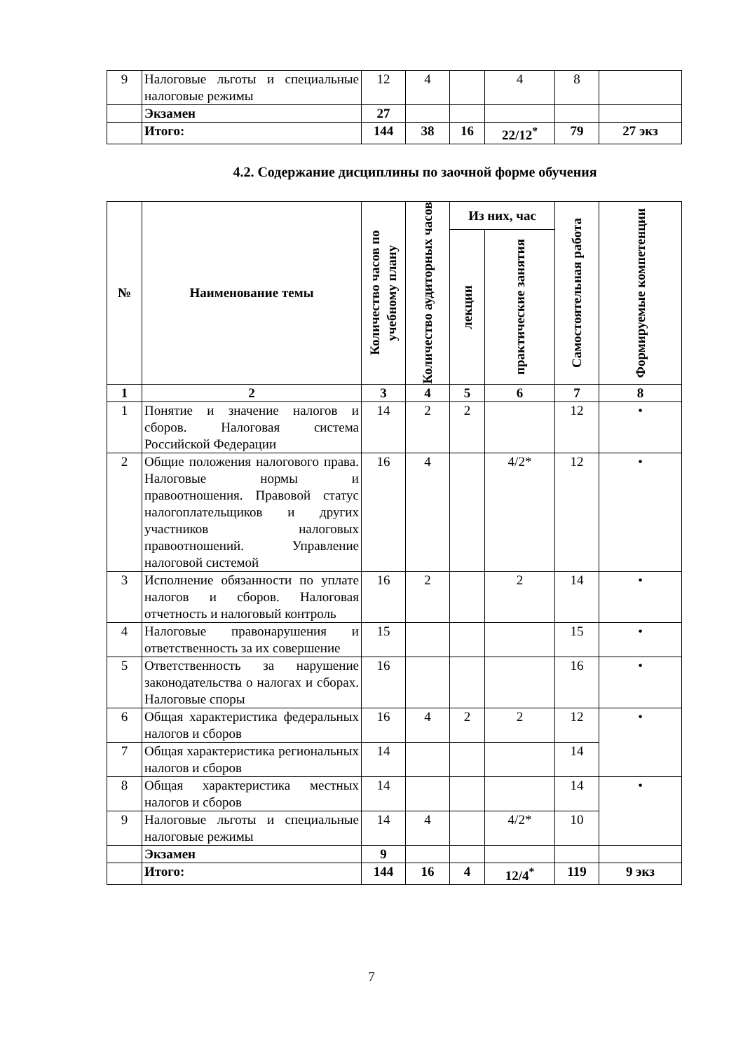| 9 | Налоговые льготы и специальные налоговые режимы | 12 | 4 | | 4 | 8 | |
| | Экзамен | 27 | | | | | |
| | Итого: | 144 | 38 | 16 | 22/12<sup>*</sup> | 79 | 27 экз |
4.2. Содержание дисциплины по заочной форме обучения
| № | Наименование темы | Количество часов по учебному плану | Количество аудиторных часов | Из них, час | | Самостоятельная работа | Формируемые компетенции |
| --- | --- | --- | --- | --- | --- | --- | --- |
| | | | | лекции | практические занятия | | |
| 1 | 2 | 3 | 4 | 5 | 6 | 7 | 8 |
| 1 | Понятие и значение налогов и сборов. Налоговая система Российской Федерации | 14 | 2 | 2 | | 12 | • |
| 2 | Общие положения налогового права. Налоговые нормы и правоотношения. Правовой статус налогоплательщиков и других участников налоговых правоотношений. Управление налоговой системой | 16 | 4 | | 4/2* | 12 | • |
| 3 | Исполнение обязанности по уплате налогов и сборов. Налоговая отчетность и налоговый контроль | 16 | 2 | | 2 | 14 | • |
| 4 | Налоговые правонарушения и ответственность за их совершение | 15 | | | | 15 | • |
| 5 | Ответственность за нарушение законодательства о налогах и сборах. Налоговые споры | 16 | | | | 16 | • |
| 6 | Общая характеристика федеральных налогов и сборов | 16 | 4 | 2 | 2 | 12 | • |
| 7 | Общая характеристика региональных налогов и сборов | 14 | | | | 14 | |
| 8 | Общая характеристика местных налогов и сборов | 14 | | | | 14 | • |
| 9 | Налоговые льготы и специальные налоговые режимы | 14 | 4 | | 4/2* | 10 | |
| | Экзамен | 9 | | | | | |
| | Итого: | 144 | 16 | 4 | 12/4<sup>*</sup> | 119 | 9 экз |
7